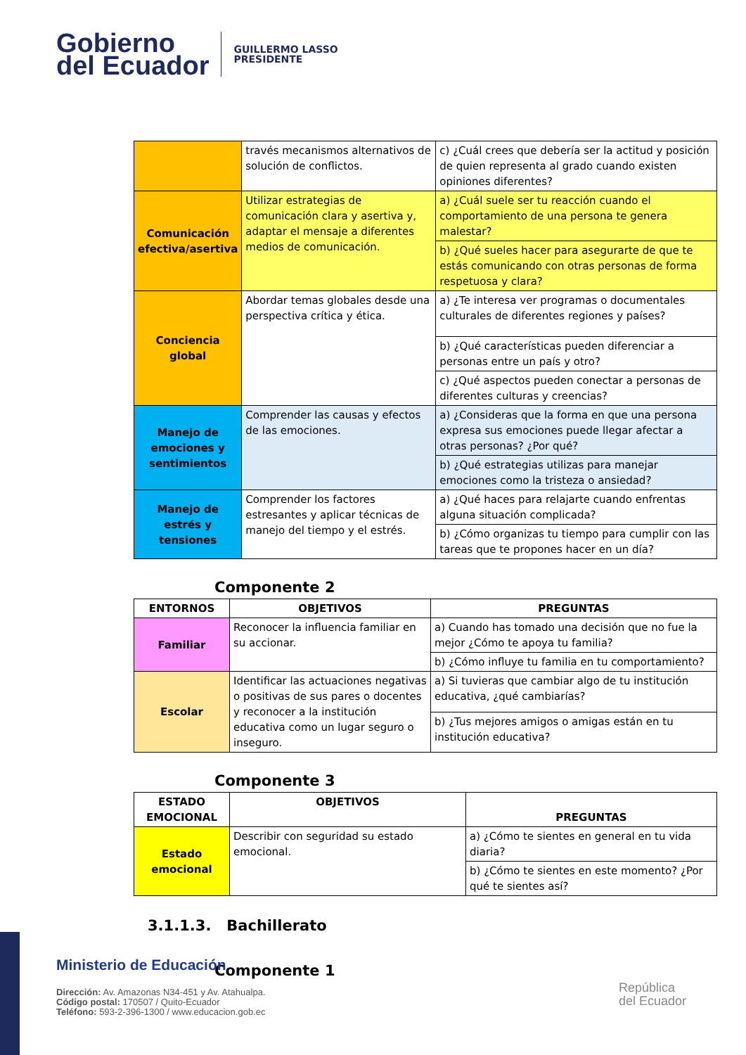Gobierno
del Ecuador
GUILLERMO LASSO
PRESIDENTE
| | través mecanismos alternativos de solución de conflictos. | c) ¿Cuál crees que debería ser la actitud y posición de quien representa al grado cuando existen opiniones diferentes? |
| Comunicación efectiva/asertiva | Utilizar estrategias de comunicación clara y asertiva y, adaptar el mensaje a diferentes medios de comunicación. | a) ¿Cuál suele ser tu reacción cuando el comportamiento de una persona te genera malestar? |
| | | b) ¿Qué sueles hacer para asegurarte de que te estás comunicando con otras personas de forma respetuosa y clara? |
| Conciencia global | Abordar temas globales desde una perspectiva crítica y ética. | a) ¿Te interesa ver programas o documentales culturales de diferentes regiones y países? |
| | | b) ¿Qué características pueden diferenciar a personas entre un país y otro? |
| | | c) ¿Qué aspectos pueden conectar a personas de diferentes culturas y creencias? |
| Manejo de emociones y sentimientos | Comprender las causas y efectos de las emociones. | a) ¿Consideras que la forma en que una persona expresa sus emociones puede llegar afectar a otras personas? ¿Por qué? |
| | | b) ¿Qué estrategias utilizas para manejar emociones como la tristeza o ansiedad? |
| Manejo de estrés y tensiones | Comprender los factores estresantes y aplicar técnicas de manejo del tiempo y el estrés. | a) ¿Qué haces para relajarte cuando enfrentas alguna situación complicada? |
| | | b) ¿Cómo organizas tu tiempo para cumplir con las tareas que te propones hacer en un día? |
Componente 2
| ENTORNOS | OBJETIVOS | PREGUNTAS |
| --- | --- | --- |
| Familiar | Reconocer la influencia familiar en su accionar. | a) Cuando has tomado una decisión que no fue la mejor ¿Cómo te apoya tu familia? |
| | | b) ¿Cómo influye tu familia en tu comportamiento? |
| Escolar | Identificar las actuaciones negativas o positivas de sus pares o docentes y reconocer a la institución educativa como un lugar seguro o inseguro. | a) Si tuvieras que cambiar algo de tu institución educativa, ¿qué cambiarías? |
| | | b) ¿Tus mejores amigos o amigas están en tu institución educativa? |
Componente 3
| ESTADO EMOCIONAL | OBJETIVOS | PREGUNTAS |
| --- | --- | --- |
| Estado emocional | Describir con seguridad su estado emocional. | a) ¿Cómo te sientes en general en tu vida diaria? |
| | | b) ¿Cómo te sientes en este momento? ¿Por qué te sientes así? |
3.1.1.3. Bachillerato
Componente 1
Ministerio de Educación
Dirección: Av. Amazonas N34-451 y Av. Atahualpa.
Código postal: 170507 / Quito-Ecuador
Teléfono: 593-2-396-1300 / www.educacion.gob.ec
República
del Ecuador